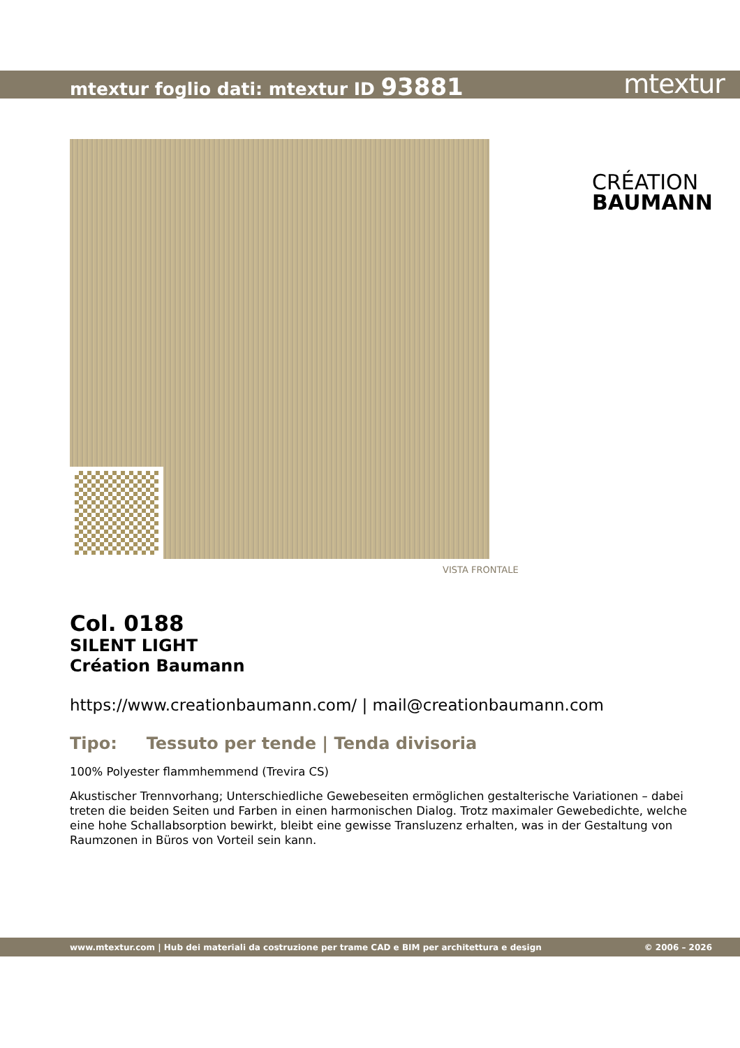mtextur foglio dati: mtextur ID 93881
mtextur
CRÉATION
BAUMANN
VISTA FRONTALE
Col. 0188
SILENT LIGHT
Création Baumann
https://www.creationbaumann.com/ | mail@creationbaumann.com
Tipo: Tessuto per tende | Tenda divisoria
100% Polyester flammhemmend (Trevira CS)
Akustischer Trennvorhang; Unterschiedliche Gewebeseiten ermöglichen gestalterische Variationen – dabei treten die beiden Seiten und Farben in einen harmonischen Dialog. Trotz maximaler Gewebedichte, welche eine hohe Schallabsorption bewirkt, bleibt eine gewisse Transluzenz erhalten, was in der Gestaltung von Raumzonen in Büros von Vorteil sein kann.
www.mtextur.com | Hub dei materiali da costruzione per trame CAD e BIM per architettura e design © 2006 – 2026